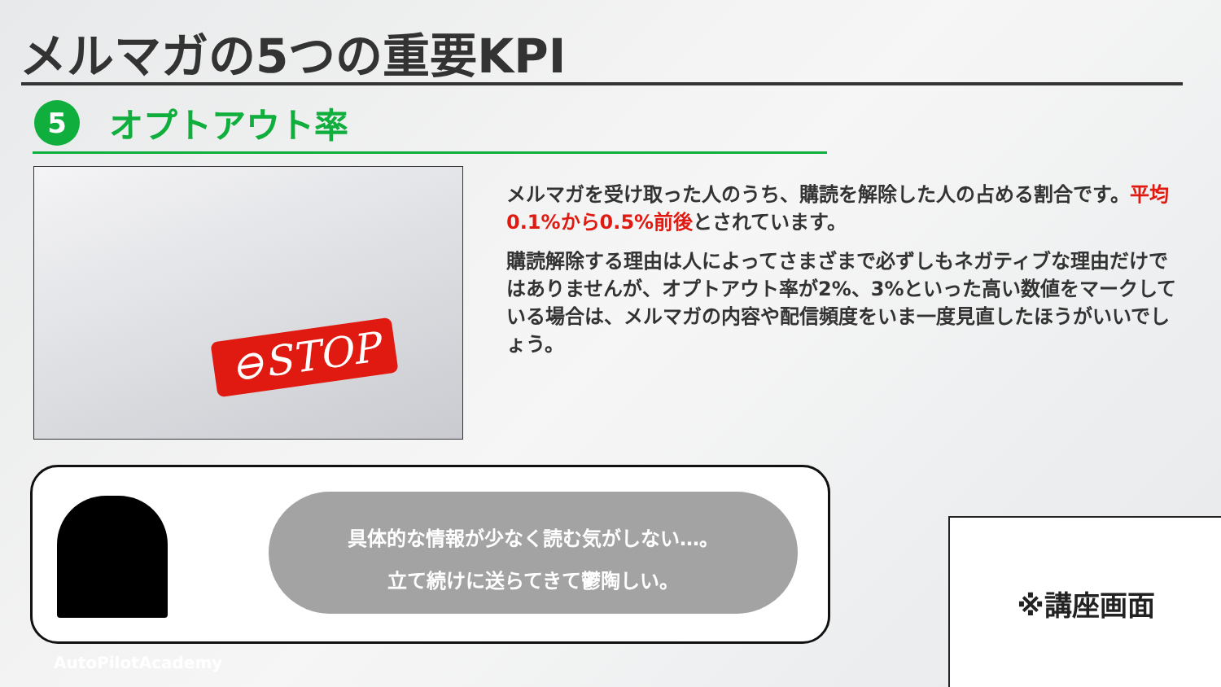メルマガの5つの重要KPI
5
オプトアウト率
⊖STOP
メルマガを受け取った人のうち、購読を解除した人の占める割合です。平均0.1%から0.5%前後とされています。
購読解除する理由は人によってさまざまで必ずしもネガティブな理由だけではありませんが、オプトアウト率が2%、3%といった高い数値をマークしている場合は、メルマガの内容や配信頻度をいま一度見直したほうがいいでしょう。
具体的な情報が少なく読む気がしない…。
立て続けに送らてきて鬱陶しい。
※講座画面
AutoPilotAcademy